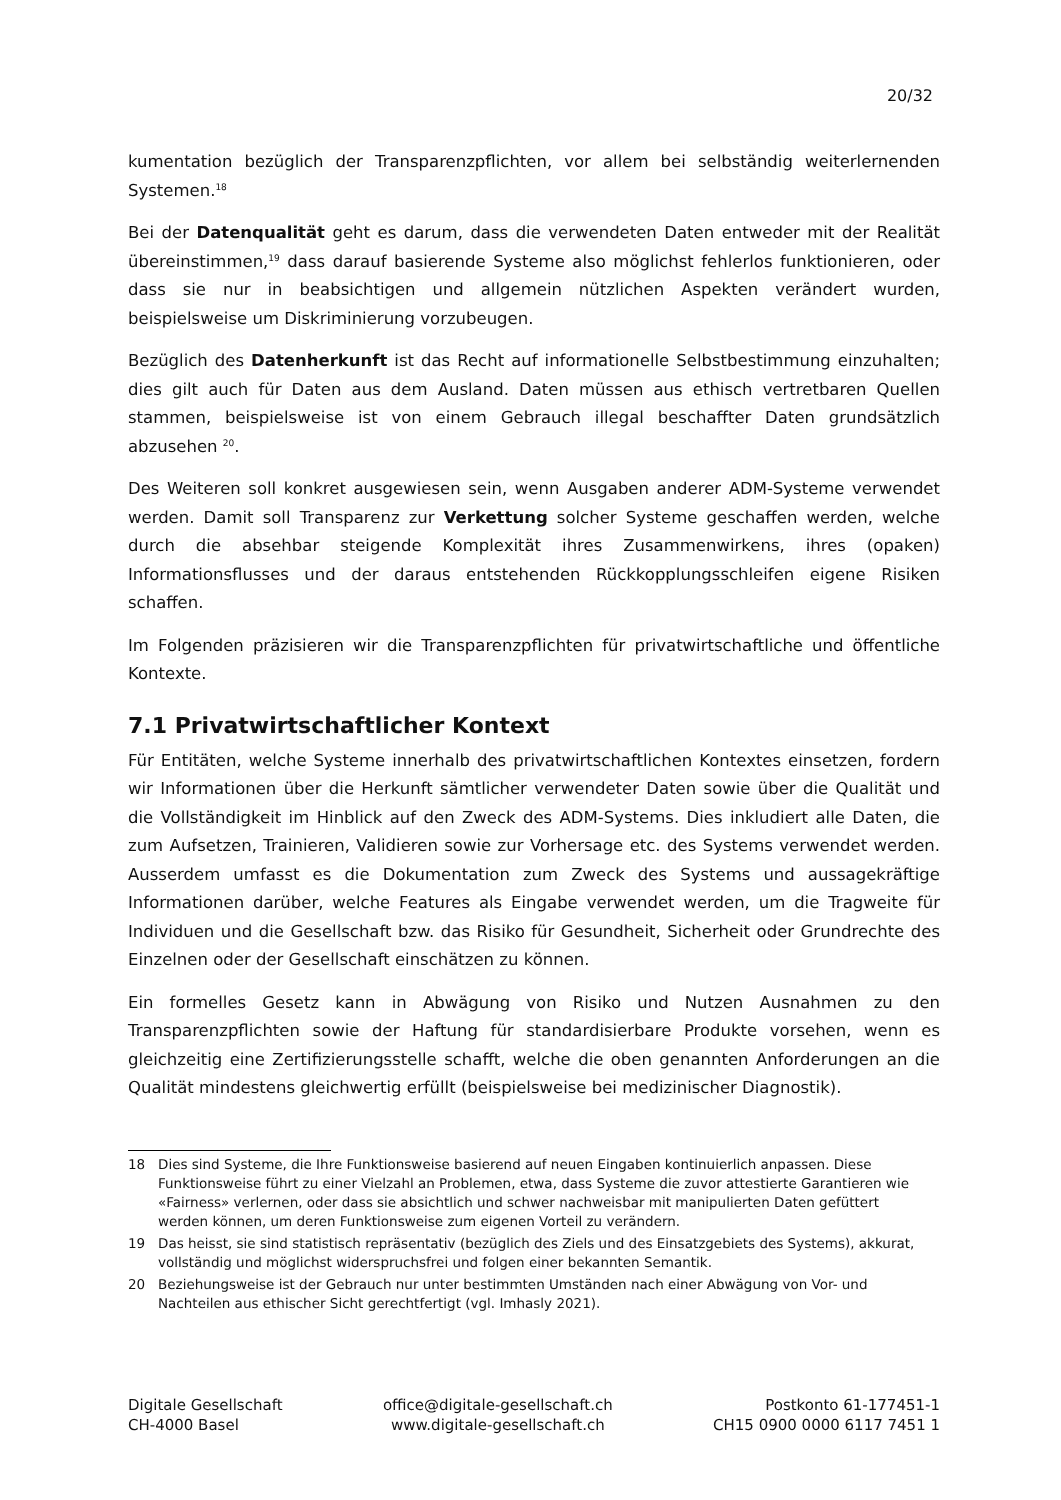20/32
kumentation bezüglich der Transparenzpflichten, vor allem bei selbständig weiterlernenden Systemen.<sup>18</sup>
Bei der Datenqualität geht es darum, dass die verwendeten Daten entweder mit der Realität übereinstimmen,<sup>19</sup> dass darauf basierende Systeme also möglichst fehlerlos funktionieren, oder dass sie nur in beabsichtigen und allgemein nützlichen Aspekten verändert wurden, beispielsweise um Diskriminierung vorzubeugen.
Bezüglich des Datenherkunft ist das Recht auf informationelle Selbstbestimmung einzuhalten; dies gilt auch für Daten aus dem Ausland. Daten müssen aus ethisch vertretbaren Quellen stammen, beispielsweise ist von einem Gebrauch illegal beschaffter Daten grundsätzlich abzusehen <sup>20</sup>.
Des Weiteren soll konkret ausgewiesen sein, wenn Ausgaben anderer ADM-Systeme verwendet werden. Damit soll Transparenz zur Verkettung solcher Systeme geschaffen werden, welche durch die absehbar steigende Komplexität ihres Zusammenwirkens, ihres (opaken) Informationsflusses und der daraus entstehenden Rückkopplungsschleifen eigene Risiken schaffen.
Im Folgenden präzisieren wir die Transparenzpflichten für privatwirtschaftliche und öffentliche Kontexte.
7.1 Privatwirtschaftlicher Kontext
Für Entitäten, welche Systeme innerhalb des privatwirtschaftlichen Kontextes einsetzen, fordern wir Informationen über die Herkunft sämtlicher verwendeter Daten sowie über die Qualität und die Vollständigkeit im Hinblick auf den Zweck des ADM-Systems. Dies inkludiert alle Daten, die zum Aufsetzen, Trainieren, Validieren sowie zur Vorhersage etc. des Systems verwendet werden. Ausserdem umfasst es die Dokumentation zum Zweck des Systems und aussagekräftige Informationen darüber, welche Features als Eingabe verwendet werden, um die Tragweite für Individuen und die Gesellschaft bzw. das Risiko für Gesundheit, Sicherheit oder Grundrechte des Einzelnen oder der Gesellschaft einschätzen zu können.
Ein formelles Gesetz kann in Abwägung von Risiko und Nutzen Ausnahmen zu den Transparenzpflichten sowie der Haftung für standardisierbare Produkte vorsehen, wenn es gleichzeitig eine Zertifizierungsstelle schafft, welche die oben genannten Anforderungen an die Qualität mindestens gleichwertig erfüllt (beispielsweise bei medizinischer Diagnostik).
18 Dies sind Systeme, die Ihre Funktionsweise basierend auf neuen Eingaben kontinuierlich anpassen. Diese Funktionsweise führt zu einer Vielzahl an Problemen, etwa, dass Systeme die zuvor attestierte Garantieren wie «Fairness» verlernen, oder dass sie absichtlich und schwer nachweisbar mit manipulierten Daten gefüttert werden können, um deren Funktionsweise zum eigenen Vorteil zu verändern.
19 Das heisst, sie sind statistisch repräsentativ (bezüglich des Ziels und des Einsatzgebiets des Systems), akkurat, vollständig und möglichst widerspruchsfrei und folgen einer bekannten Semantik.
20 Beziehungsweise ist der Gebrauch nur unter bestimmten Umständen nach einer Abwägung von Vor- und Nachteilen aus ethischer Sicht gerechtfertigt (vgl. Imhasly 2021).
Digitale Gesellschaft
CH-4000 Basel
office@digitale-gesellschaft.ch
www.digitale-gesellschaft.ch
Postkonto 61-177451-1
CH15 0900 0000 6117 7451 1